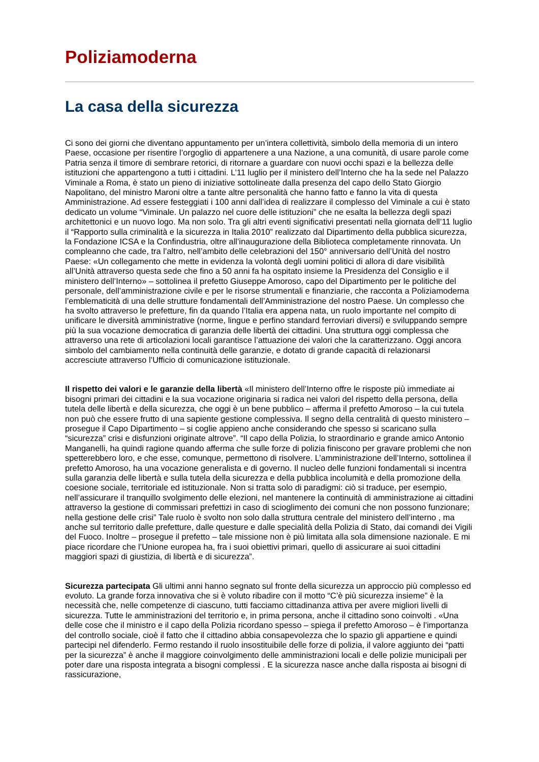Poliziamoderna
La casa della sicurezza
Ci sono dei giorni che diventano appuntamento per un’intera collettività, simbolo della memoria di un intero Paese, occasione per risentire l’orgoglio di appartenere a una Nazione, a una comunità, di usare parole come Patria senza il timore di sembrare retorici, di ritornare a guardare con nuovi occhi spazi e la bellezza delle istituzioni che appartengono a tutti i cittadini. L’11 luglio per il ministero dell’Interno che ha la sede nel Palazzo Viminale a Roma, è stato un pieno di iniziative sottolineate dalla presenza del capo dello Stato Giorgio Napolitano, del ministro Maroni oltre a tante altre personalità che hanno fatto e fanno la vita di questa Amministrazione. Ad essere festeggiati i 100 anni dall’idea di realizzare il complesso del Viminale a cui è stato dedicato un volume “Viminale. Un palazzo nel cuore delle istituzioni” che ne esalta la bellezza degli spazi architettonici e un nuovo logo. Ma non solo. Tra gli altri eventi significativi presentati nella giornata dell’11 luglio il “Rapporto sulla criminalità e la sicurezza in Italia 2010” realizzato dal Dipartimento della pubblica sicurezza, la Fondazione ICSA e la Confindustria, oltre all’inaugurazione della Biblioteca completamente rinnovata. Un compleanno che cade, tra l’altro, nell’ambito delle celebrazioni del 150° anniversario dell’Unità del nostro Paese: «Un collegamento che mette in evidenza la volontà degli uomini politici di allora di dare visibilità all’Unità attraverso questa sede che fino a 50 anni fa ha ospitato insieme la Presidenza del Consiglio e il ministero dell’Interno» – sottolinea il prefetto Giuseppe Amoroso, capo del Dipartimento per le politiche del personale, dell’amministrazione civile e per le risorse strumentali e finanziarie, che racconta a Poliziamoderna l’emblematicità di una delle strutture fondamentali dell’Amministrazione del nostro Paese. Un complesso che ha svolto attraverso le prefetture, fin da quando l’Italia era appena nata, un ruolo importante nel compito di unificare le diversità amministrative (norme, lingue e perfino standard ferroviari diversi) e sviluppando sempre più la sua vocazione democratica di garanzia delle libertà dei cittadini. Una struttura oggi complessa che attraverso una rete di articolazioni locali garantisce l’attuazione dei valori che la caratterizzano. Oggi ancora simbolo del cambiamento nella continuità delle garanzie, e dotato di grande capacità di relazionarsi accresciute attraverso l’Ufficio di comunicazione istituzionale.
Il rispetto dei valori e le garanzie della libertà «Il ministero dell’Interno offre le risposte più immediate ai bisogni primari dei cittadini e la sua vocazione originaria si radica nei valori del rispetto della persona, della tutela delle libertà e della sicurezza, che oggi è un bene pubblico – afferma il prefetto Amoroso – la cui tutela non può che essere frutto di una sapiente gestione complessiva. Il segno della centralità di questo ministero – prosegue il Capo Dipartimento – si coglie appieno anche considerando che spesso si scaricano sulla “sicurezza” crisi e disfunzioni originate altrove”. “Il capo della Polizia, lo straordinario e grande amico Antonio Manganelli, ha quindi ragione quando afferma che sulle forze di polizia finiscono per gravare problemi che non spetterebbero loro, e che esse, comunque, permettono di risolvere. L’amministrazione dell’Interno, sottolinea il prefetto Amoroso, ha una vocazione generalista e di governo. Il nucleo delle funzioni fondamentali si incentra sulla garanzia delle libertà e sulla tutela della sicurezza e della pubblica incolumità e della promozione della coesione sociale, territoriale ed istituzionale. Non si tratta solo di paradigmi: ciò si traduce, per esempio, nell’assicurare il tranquillo svolgimento delle elezioni, nel mantenere la continuità di amministrazione ai cittadini attraverso la gestione di commissari prefettizi in caso di scioglimento dei comuni che non possono funzionare; nella gestione delle crisi” Tale ruolo è svolto non solo dalla struttura centrale del ministero dell’interno , ma anche sul territorio dalle prefetture, dalle questure e dalle specialità della Polizia di Stato, dai comandi dei Vigili del Fuoco. Inoltre – prosegue il prefetto – tale missione non è più limitata alla sola dimensione nazionale. E mi piace ricordare che l’Unione europea ha, fra i suoi obiettivi primari, quello di assicurare ai suoi cittadini maggiori spazi di giustizia, di libertà e di sicurezza”.
Sicurezza partecipata Gli ultimi anni hanno segnato sul fronte della sicurezza un approccio più complesso ed evoluto. La grande forza innovativa che si è voluto ribadire con il motto “C’è più sicurezza insieme” è la necessità che, nelle competenze di ciascuno, tutti facciamo cittadinanza attiva per avere migliori livelli di sicurezza. Tutte le amministrazioni del territorio e, in prima persona, anche il cittadino sono coinvolti . «Una delle cose che il ministro e il capo della Polizia ricordano spesso – spiega il prefetto Amoroso – è l’importanza del controllo sociale, cioè il fatto che il cittadino abbia consapevolezza che lo spazio gli appartiene e quindi partecipi nel difenderlo. Fermo restando il ruolo insostituibile delle forze di polizia, il valore aggiunto dei “patti per la sicurezza” è anche il maggiore coinvolgimento delle amministrazioni locali e delle polizie municipali per poter dare una risposta integrata a bisogni complessi . E la sicurezza nasce anche dalla risposta ai bisogni di rassicurazione,